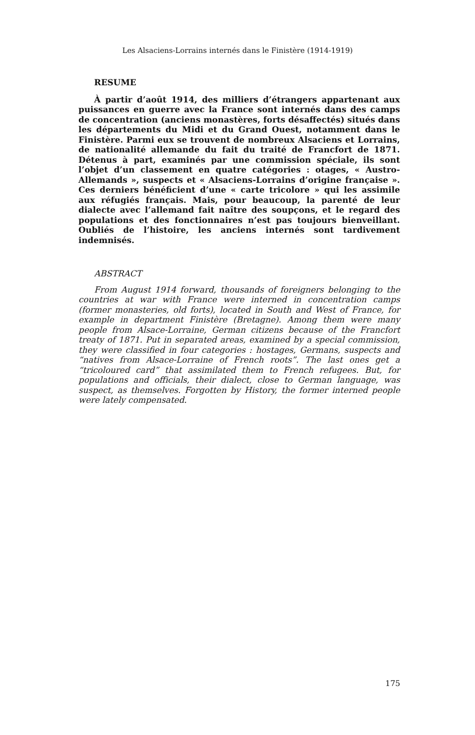Les Alsaciens-Lorrains internés dans le Finistère (1914-1919)
RESUME
À partir d’août 1914, des milliers d’étrangers appartenant aux puissances en guerre avec la France sont internés dans des camps de concentration (anciens monastères, forts désaffectés) situés dans les départements du Midi et du Grand Ouest, notamment dans le Finistère. Parmi eux se trouvent de nombreux Alsaciens et Lorrains, de nationalité allemande du fait du traité de Francfort de 1871. Détenus à part, examinés par une commission spéciale, ils sont l’objet d’un classement en quatre catégories : otages, « Austro-Allemands », suspects et « Alsaciens-Lorrains d’origine française ». Ces derniers bénéficient d’une « carte tricolore » qui les assimile aux réfugiés français. Mais, pour beaucoup, la parenté de leur dialecte avec l’allemand fait naître des soupçons, et le regard des populations et des fonctionnaires n’est pas toujours bienveillant. Oubliés de l’histoire, les anciens internés sont tardivement indemnisés.
ABSTRACT
From August 1914 forward, thousands of foreigners belonging to the countries at war with France were interned in concentration camps (former monasteries, old forts), located in South and West of France, for example in department Finistère (Bretagne). Among them were many people from Alsace-Lorraine, German citizens because of the Francfort treaty of 1871. Put in separated areas, examined by a special commission, they were classified in four categories : hostages, Germans, suspects and “natives from Alsace-Lorraine of French roots”. The last ones get a “tricoloured card” that assimilated them to French refugees. But, for populations and officials, their dialect, close to German language, was suspect, as themselves. Forgotten by History, the former interned people were lately compensated.
175